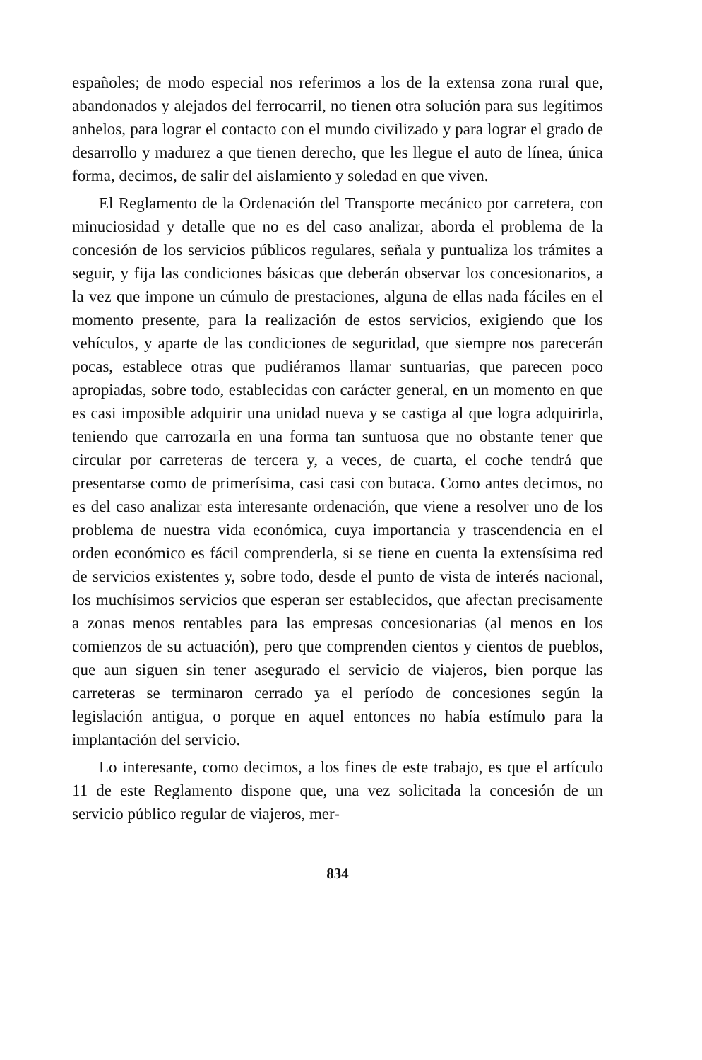españoles; de modo especial nos referimos a los de la extensa zona rural que, abandonados y alejados del ferrocarril, no tienen otra solución para sus legítimos anhelos, para lograr el contacto con el mundo civilizado y para lograr el grado de desarrollo y madurez a que tienen derecho, que les llegue el auto de línea, única forma, decimos, de salir del aislamiento y soledad en que viven.
El Reglamento de la Ordenación del Transporte mecánico por carretera, con minuciosidad y detalle que no es del caso analizar, aborda el problema de la concesión de los servicios públicos regulares, señala y puntualiza los trámites a seguir, y fija las condiciones básicas que deberán observar los concesionarios, a la vez que impone un cúmulo de prestaciones, alguna de ellas nada fáciles en el momento presente, para la realización de estos servicios, exigiendo que los vehículos, y aparte de las condiciones de seguridad, que siempre nos parecerán pocas, establece otras que pudiéramos llamar suntuarias, que parecen poco apropiadas, sobre todo, establecidas con carácter general, en un momento en que es casi imposible adquirir una unidad nueva y se castiga al que logra adquirirla, teniendo que carrozarla en una forma tan suntuosa que no obstante tener que circular por carreteras de tercera y, a veces, de cuarta, el coche tendrá que presentarse como de primerísima, casi casi con butaca. Como antes decimos, no es del caso analizar esta interesante ordenación, que viene a resolver uno de los problema de nuestra vida económica, cuya importancia y trascendencia en el orden económico es fácil comprenderla, si se tiene en cuenta la extensísima red de servicios existentes y, sobre todo, desde el punto de vista de interés nacional, los muchísimos servicios que esperan ser establecidos, que afectan precisamente a zonas menos rentables para las empresas concesionarias (al menos en los comienzos de su actuación), pero que comprenden cientos y cientos de pueblos, que aun siguen sin tener asegurado el servicio de viajeros, bien porque las carreteras se terminaron cerrado ya el período de concesiones según la legislación antigua, o porque en aquel entonces no había estímulo para la implantación del servicio.
Lo interesante, como decimos, a los fines de este trabajo, es que el artículo 11 de este Reglamento dispone que, una vez solicitada la concesión de un servicio público regular de viajeros, mer-
834